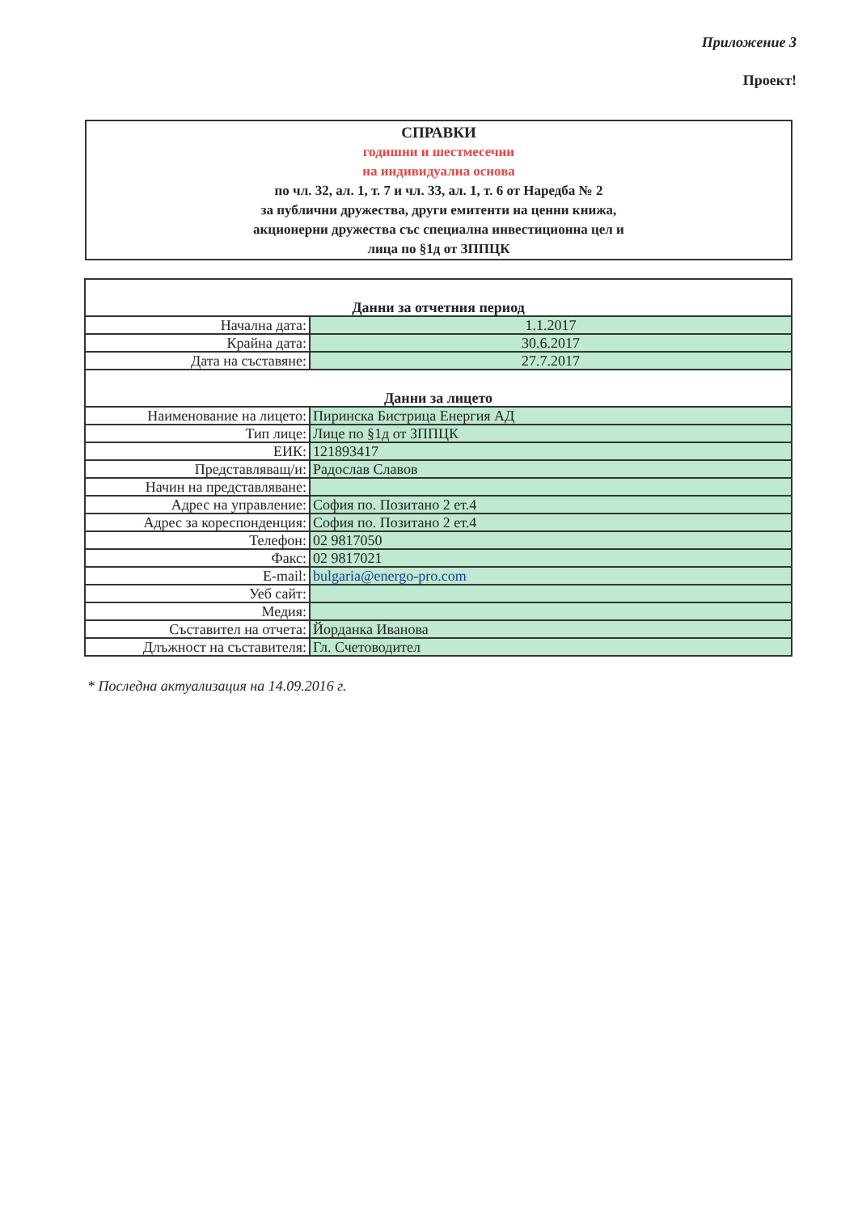Приложение 3
Проект!
СПРАВКИ
годишни и шестмесечни
на индивидуална основа
по чл. 32, ал. 1, т. 7 и чл. 33, ал. 1, т. 6 от Наредба № 2
за публични дружества, други емитенти на ценни книжа,
акционерни дружества със специална инвестиционна цел и
лица по §1д от ЗППЦК
| Данни за отчетния период | |
| Начална дата: | 1.1.2017 |
| Крайна дата: | 30.6.2017 |
| Дата на съставяне: | 27.7.2017 |
| Данни за лицето | |
| Наименование на лицето: | Пиринска Бистрица Енергия АД |
| Тип лице: | Лице по §1д от ЗППЦК |
| ЕИК: | 121893417 |
| Представляващ/и: | Радослав Славов |
| Начин на представляване: | |
| Адрес на управление: | София по. Позитано 2 ет.4 |
| Адрес за кореспонденция: | София по. Позитано 2 ет.4 |
| Телефон: | 02 9817050 |
| Факс: | 02 9817021 |
| E-mail: | bulgaria@energo-pro.com |
| Уеб сайт: | |
| Медия: | |
| Съставител на отчета: | Йорданка Иванова |
| Длъжност на съставителя: | Гл. Счетоводител |
* Последна актуализация на 14.09.2016 г.